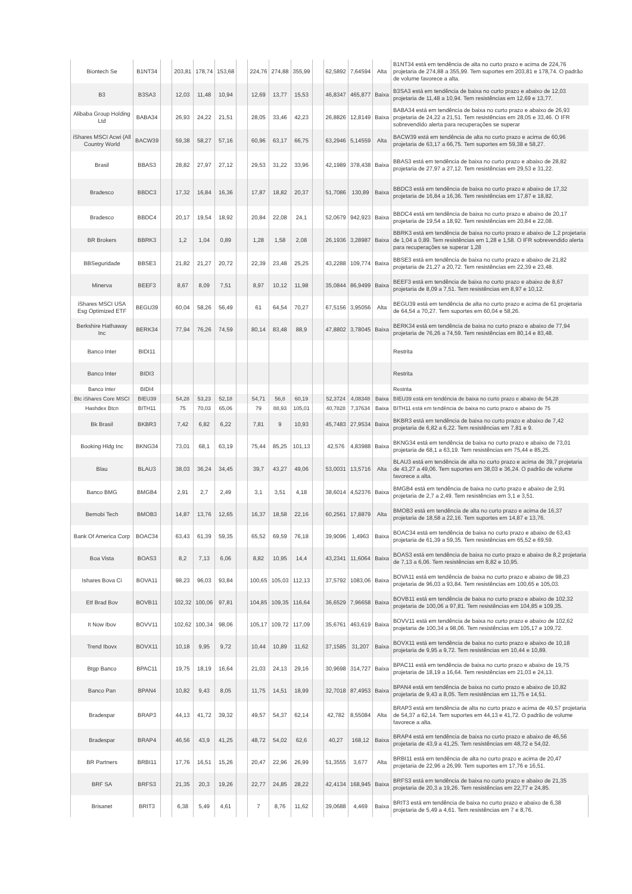| Biontech Se | B1NT34 | | 203,81 | 178,74 | 153,68 | | 224,76 | 274,88 | 355,99 | | 62,5892 | 7,64594 | Alta | B1NT34 está em tendência de alta no curto prazo e acima de 224,76 projetaria de 274,88 a 355,99. Tem suportes em 203,81 e 178,74. O padrão de volume favorece a alta. |
| B3 | B3SA3 | | 12,03 | 11,48 | 10,94 | | 12,69 | 13,77 | 15,53 | | 46,8347 | 465,877 | Baixa | B3SA3 está em tendência de baixa no curto prazo e abaixo de 12,03 projetaria de 11,48 a 10,94. Tem resistências em 12,69 e 13,77. |
| Alibaba Group Holding Ltd | BABA34 | | 26,93 | 24,22 | 21,51 | | 28,05 | 33,46 | 42,23 | | 26,8826 | 12,8149 | Baixa | BABA34 está em tendência de baixa no curto prazo e abaixo de 26,93 projetaria de 24,22 a 21,51. Tem resistências em 28,05 e 33,46. O IFR sobrevendido alerta para recuperações se superar |
| iShares MSCI Acwi (All Country World | BACW39 | | 59,38 | 58,27 | 57,16 | | 60,96 | 63,17 | 66,75 | | 63,2946 | 5,14559 | Alta | BACW39 está em tendência de alta no curto prazo e acima de 60,96 projetaria de 63,17 a 66,75. Tem suportes em 59,38 e 58,27. |
| Brasil | BBAS3 | | 28,82 | 27,97 | 27,12 | | 29,53 | 31,22 | 33,96 | | 42,1989 | 378,438 | Baixa | BBAS3 está em tendência de baixa no curto prazo e abaixo de 28,82 projetaria de 27,97 a 27,12. Tem resistências em 29,53 e 31,22. |
| Bradesco | BBDC3 | | 17,32 | 16,84 | 16,36 | | 17,87 | 18,82 | 20,37 | | 51,7086 | 130,89 | Baixa | BBDC3 está em tendência de baixa no curto prazo e abaixo de 17,32 projetaria de 16,84 a 16,36. Tem resistências em 17,87 e 18,82. |
| Bradesco | BBDC4 | | 20,17 | 19,54 | 18,92 | | 20,84 | 22,08 | 24,1 | | 52,0679 | 942,923 | Baixa | BBDC4 está em tendência de baixa no curto prazo e abaixo de 20,17 projetaria de 19,54 a 18,92. Tem resistências em 20,84 e 22,08. |
| BR Brokers | BBRK3 | | 1,2 | 1,04 | 0,89 | | 1,28 | 1,58 | 2,08 | | 26,1936 | 3,28987 | Baixa | BBRK3 está em tendência de baixa no curto prazo e abaixo de 1,2 projetaria de 1,04 a 0,89. Tem resistências em 1,28 e 1,58. O IFR sobrevendido alerta para recuperações se superar 1,28 |
| BBSeguridade | BBSE3 | | 21,82 | 21,27 | 20,72 | | 22,39 | 23,48 | 25,25 | | 43,2288 | 109,774 | Baixa | BBSE3 está em tendência de baixa no curto prazo e abaixo de 21,82 projetaria de 21,27 a 20,72. Tem resistências em 22,39 e 23,48. |
| Minerva | BEEF3 | | 8,67 | 8,09 | 7,51 | | 8,97 | 10,12 | 11,98 | | 35,0844 | 86,9499 | Baixa | BEEF3 está em tendência de baixa no curto prazo e abaixo de 8,67 projetaria de 8,09 a 7,51. Tem resistências em 8,97 e 10,12. |
| iShares MSCI USA Esg Optimized ETF | BEGU39 | | 60,04 | 58,26 | 56,49 | | 61 | 64,54 | 70,27 | | 67,5156 | 3,95056 | Alta | BEGU39 está em tendência de alta no curto prazo e acima de 61 projetaria de 64,54 a 70,27. Tem suportes em 60,04 e 58,26. |
| Berkshire Hathaway Inc | BERK34 | | 77,94 | 76,26 | 74,59 | | 80,14 | 83,48 | 88,9 | | 47,8802 | 3,78045 | Baixa | BERK34 está em tendência de baixa no curto prazo e abaixo de 77,94 projetaria de 76,26 a 74,59. Tem resistências em 80,14 e 83,48. |
| Banco Inter | BIDI11 | | | | | | | | | | | | | Restrita |
| Banco Inter | BIDI3 | | | | | | | | | | | | | Restrita |
| Banco Inter | BIDI4 | | | | | | | | | | | | | Restrita |
| Btc iShares Core MSCI | BIEU39 | | 54,28 | 53,23 | 52,18 | | 54,71 | 56,8 | 60,19 | | 52,3724 | 4,08348 | Baixa | BIEU39 está em tendência de baixa no curto prazo e abaixo de 54,28 |
| Hashdex Btcn | BITH11 | | 75 | 70,03 | 65,06 | | 79 | 88,93 | 105,01 | | 40,7828 | 7,37634 | Baixa | BITH11 está em tendência de baixa no curto prazo e abaixo de 75 |
| Bk Brasil | BKBR3 | | 7,42 | 6,82 | 6,22 | | 7,81 | 9 | 10,93 | | 45,7483 | 27,9534 | Baixa | BKBR3 está em tendência de baixa no curto prazo e abaixo de 7,42 projetaria de 6,82 a 6,22. Tem resistências em 7,81 e 9. |
| Booking Hldg Inc | BKNG34 | | 73,01 | 68,1 | 63,19 | | 75,44 | 85,25 | 101,13 | | 42,576 | 4,83988 | Baixa | BKNG34 está em tendência de baixa no curto prazo e abaixo de 73,01 projetaria de 68,1 a 63,19. Tem resistências em 75,44 e 85,25. |
| Blau | BLAU3 | | 38,03 | 36,24 | 34,45 | | 39,7 | 43,27 | 49,06 | | 53,0031 | 13,5716 | Alta | BLAU3 está em tendência de alta no curto prazo e acima de 39,7 projetaria de 43,27 a 49,06. Tem suportes em 38,03 e 36,24. O padrão de volume favorece a alta. |
| Banco BMG | BMGB4 | | 2,91 | 2,7 | 2,49 | | 3,1 | 3,51 | 4,18 | | 38,6014 | 4,52376 | Baixa | BMGB4 está em tendência de baixa no curto prazo e abaixo de 2,91 projetaria de 2,7 a 2,49. Tem resistências em 3,1 e 3,51. |
| Bemobi Tech | BMOB3 | | 14,87 | 13,76 | 12,65 | | 16,37 | 18,58 | 22,16 | | 60,2561 | 17,8879 | Alta | BMOB3 está em tendência de alta no curto prazo e acima de 16,37 projetaria de 18,58 a 22,16. Tem suportes em 14,87 e 13,76. |
| Bank Of America Corp | BOAC34 | | 63,43 | 61,39 | 59,35 | | 65,52 | 69,59 | 76,18 | | 39,9096 | 1,4963 | Baixa | BOAC34 está em tendência de baixa no curto prazo e abaixo de 63,43 projetaria de 61,39 a 59,35. Tem resistências em 65,52 e 69,59. |
| Boa Vista | BOAS3 | | 8,2 | 7,13 | 6,06 | | 8,82 | 10,95 | 14,4 | | 43,2341 | 11,6064 | Baixa | BOAS3 está em tendência de baixa no curto prazo e abaixo de 8,2 projetaria de 7,13 a 6,06. Tem resistências em 8,82 e 10,95. |
| Ishares Bova Ci | BOVA11 | | 98,23 | 96,03 | 93,84 | | 100,65 | 105,03 | 112,13 | | 37,5792 | 1083,06 | Baixa | BOVA11 está em tendência de baixa no curto prazo e abaixo de 98,23 projetaria de 96,03 a 93,84. Tem resistências em 100,65 e 105,03. |
| Etf Brad Bov | BOVB11 | | 102,32 | 100,06 | 97,81 | | 104,85 | 109,35 | 116,64 | | 36,6529 | 7,96658 | Baixa | BOVB11 está em tendência de baixa no curto prazo e abaixo de 102,32 projetaria de 100,06 a 97,81. Tem resistências em 104,85 e 109,35. |
| It Now Ibov | BOVV11 | | 102,62 | 100,34 | 98,06 | | 105,17 | 109,72 | 117,09 | | 35,6761 | 463,619 | Baixa | BOVV11 está em tendência de baixa no curto prazo e abaixo de 102,62 projetaria de 100,34 a 98,06. Tem resistências em 105,17 e 109,72. |
| Trend Ibovx | BOVX11 | | 10,18 | 9,95 | 9,72 | | 10,44 | 10,89 | 11,62 | | 37,1585 | 31,207 | Baixa | BOVX11 está em tendência de baixa no curto prazo e abaixo de 10,18 projetaria de 9,95 a 9,72. Tem resistências em 10,44 e 10,89. |
| Btgp Banco | BPAC11 | | 19,75 | 18,19 | 16,64 | | 21,03 | 24,13 | 29,16 | | 30,9698 | 314,727 | Baixa | BPAC11 está em tendência de baixa no curto prazo e abaixo de 19,75 projetaria de 18,19 a 16,64. Tem resistências em 21,03 e 24,13. |
| Banco Pan | BPAN4 | | 10,82 | 9,43 | 8,05 | | 11,75 | 14,51 | 18,99 | | 32,7018 | 87,4953 | Baixa | BPAN4 está em tendência de baixa no curto prazo e abaixo de 10,82 projetaria de 9,43 a 8,05. Tem resistências em 11,75 e 14,51. |
| Bradespar | BRAP3 | | 44,13 | 41,72 | 39,32 | | 49,57 | 54,37 | 62,14 | | 42,782 | 8,55084 | Alta | BRAP3 está em tendência de alta no curto prazo e acima de 49,57 projetaria de 54,37 a 62,14. Tem suportes em 44,13 e 41,72. O padrão de volume favorece a alta. |
| Bradespar | BRAP4 | | 46,56 | 43,9 | 41,25 | | 48,72 | 54,02 | 62,6 | | 40,27 | 168,12 | Baixa | BRAP4 está em tendência de baixa no curto prazo e abaixo de 46,56 projetaria de 43,9 a 41,25. Tem resistências em 48,72 e 54,02. |
| BR Partners | BRBI11 | | 17,76 | 16,51 | 15,26 | | 20,47 | 22,96 | 26,99 | | 51,3555 | 3,677 | Alta | BRBI11 está em tendência de alta no curto prazo e acima de 20,47 projetaria de 22,96 a 26,99. Tem suportes em 17,76 e 16,51. |
| BRF SA | BRFS3 | | 21,35 | 20,3 | 19,26 | | 22,77 | 24,85 | 28,22 | | 42,4134 | 168,945 | Baixa | BRFS3 está em tendência de baixa no curto prazo e abaixo de 21,35 projetaria de 20,3 a 19,26. Tem resistências em 22,77 e 24,85. |
| Brisanet | BRIT3 | | 6,38 | 5,49 | 4,61 | | 7 | 8,76 | 11,62 | | 39,0688 | 4,469 | Baixa | BRIT3 está em tendência de baixa no curto prazo e abaixo de 6,38 projetaria de 5,49 a 4,61. Tem resistências em 7 e 8,76. |